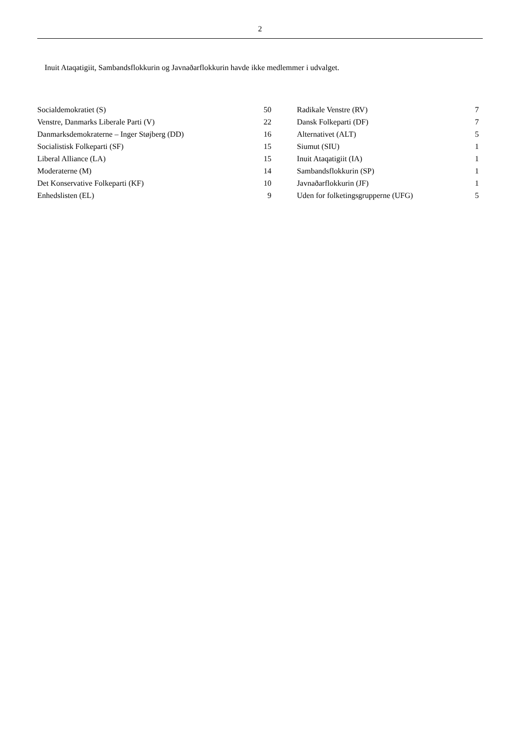2
Inuit Ataqatigiit, Sambandsflokkurin og Javnaðarflokkurin havde ikke medlemmer i udvalget.
| Socialdemokratiet (S) | 50 | | Radikale Venstre (RV) | 7 | |
| Venstre, Danmarks Liberale Parti (V) | 22 | | Dansk Folkeparti (DF) | 7 | |
| Danmarksdemokraterne – Inger Støjberg (DD) | 16 | | Alternativet (ALT) | 5 | |
| Socialistisk Folkeparti (SF) | 15 | | Siumut (SIU) | 1 | |
| Liberal Alliance (LA) | 15 | | Inuit Ataqatigiit (IA) | 1 | |
| Moderaterne (M) | 14 | | Sambandsflokkurin (SP) | 1 | |
| Det Konservative Folkeparti (KF) | 10 | | Javnaðarflokkurin (JF) | 1 | |
| Enhedslisten (EL) | 9 | | Uden for folketingsgrupperne (UFG) | 5 | |